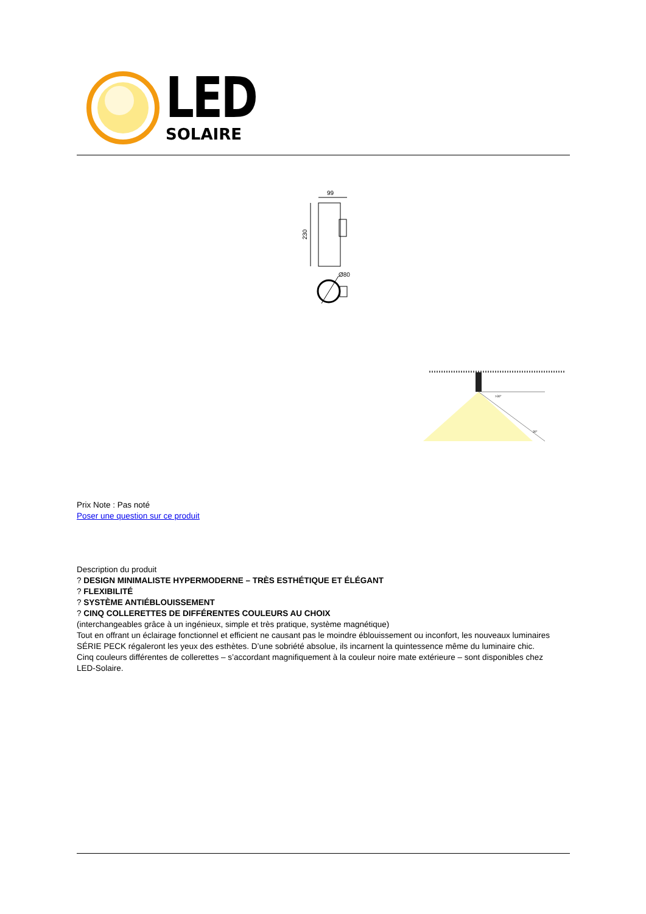LED
SOLAIRE
99
230
Ø80
>30°
30°
Prix Note : Pas noté
Poser une question sur ce produit
Description du produit
? DESIGN MINIMALISTE HYPERMODERNE – TRÈS ESTHÉTIQUE ET ÉLÉGANT
? FLEXIBILITÉ
? SYSTÈME ANTIÉBLOUISSEMENT
? CINQ COLLERETTES DE DIFFÉRENTES COULEURS AU CHOIX
(interchangeables grâce à un ingénieux, simple et très pratique, système magnétique)
Tout en offrant un éclairage fonctionnel et efficient ne causant pas le moindre éblouissement ou inconfort, les nouveaux luminaires SÉRIE PECK régaleront les yeux des esthètes. D’une sobriété absolue, ils incarnent la quintessence même du luminaire chic.
Cinq couleurs différentes de collerettes – s’accordant magnifiquement à la couleur noire mate extérieure – sont disponibles chez LED-Solaire.